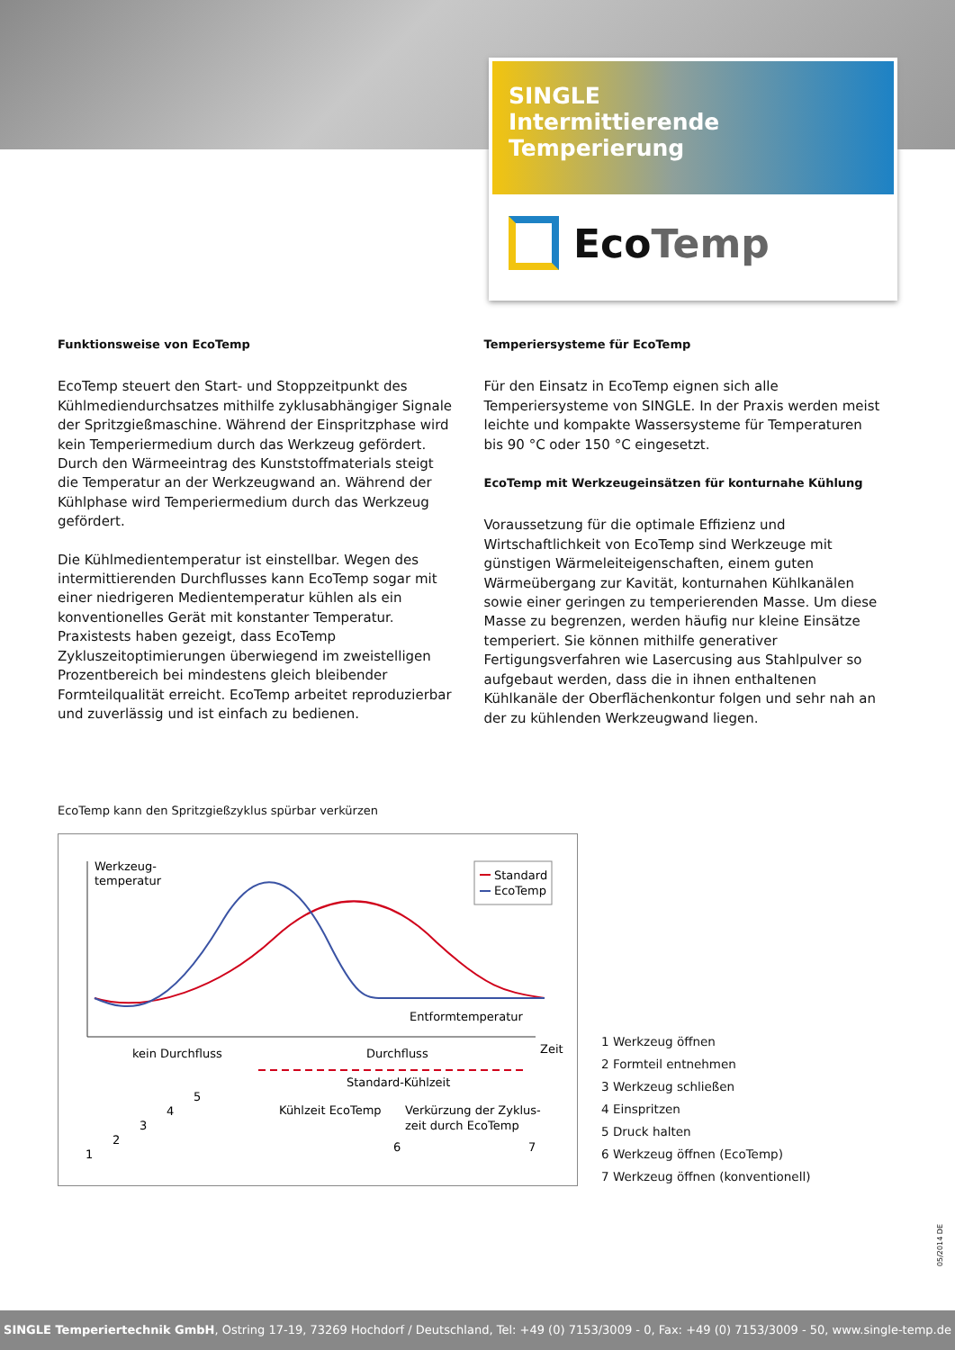SINGLE
Intermittierende Temperierung
EcoTemp
Funktionsweise von EcoTemp
EcoTemp steuert den Start- und Stoppzeitpunkt des Kühlmedien­durchsatzes mithilfe zyklusabhängiger Signale der Spritzgießma­schine. Während der Einspritzphase wird kein Temperiermedium durch das Werkzeug gefördert. Durch den Wärmeeintrag des Kunststoffmaterials steigt die Temperatur an der Werkzeugwand an. Während der Kühlphase wird Temperiermedium durch das Werkzeug gefördert.
Die Kühlmedientemperatur ist einstellbar. Wegen des intermittie­renden Durchflusses kann EcoTemp sogar mit einer niedrigeren Medientemperatur kühlen als ein konventionelles Gerät mit kon­stanter Temperatur. Praxistests haben gezeigt, dass EcoTemp Zykluszeitoptimierungen überwiegend im zweistelligen Prozent­bereich bei mindestens gleich bleibender Formteilqualität er­reicht. EcoTemp arbeitet reproduzierbar und zuverlässig und ist einfach zu bedienen.
Temperiersysteme für EcoTemp
Für den Einsatz in EcoTemp eignen sich alle Temperiersysteme von SINGLE. In der Praxis werden meist leichte und kompakte Wassersysteme für Temperaturen bis 90 °C oder 150 °C einge­setzt.
EcoTemp mit Werkzeugeinsätzen für konturnahe Kühlung
Voraussetzung für die optimale Effizienz und Wirtschaftlichkeit von EcoTemp sind Werkzeuge mit günstigen Wärmeleiteigen­schaften, einem guten Wärmeübergang zur Kavität, konturnahen Kühlkanälen sowie einer geringen zu temperierenden Masse. Um diese Masse zu begrenzen, werden häufig nur kleine Einsätze temperiert. Sie können mithilfe generativer Fertigungsverfahren wie Lasercusing aus Stahlpulver so aufgebaut werden, dass die in ihnen enthaltenen Kühlkanäle der Oberflächenkontur folgen und sehr nah an der zu kühlenden Werkzeugwand liegen.
EcoTemp kann den Spritzgießzyklus spürbar verkürzen
Werkzeug-
temperatur
Standard
EcoTemp
Entformtemperatur
Zeit
kein Durchfluss
Durchfluss
Standard-Kühlzeit
Kühlzeit EcoTemp
Verkürzung der Zyklus-
zeit durch EcoTemp
1
2
3
4
5
6
7
1 Werkzeug öffnen
2 Formteil entnehmen
3 Werkzeug schließen
4 Einspritzen
5 Druck halten
6 Werkzeug öffnen (EcoTemp)
7 Werkzeug öffnen (konventionell)
05/2014 DE
SINGLE Temperiertechnik GmbH, Ostring 17-19, 73269 Hochdorf / Deutschland, Tel: +49 (0) 7153/3009 - 0, Fax: +49 (0) 7153/3009 - 50, www.single-temp.de